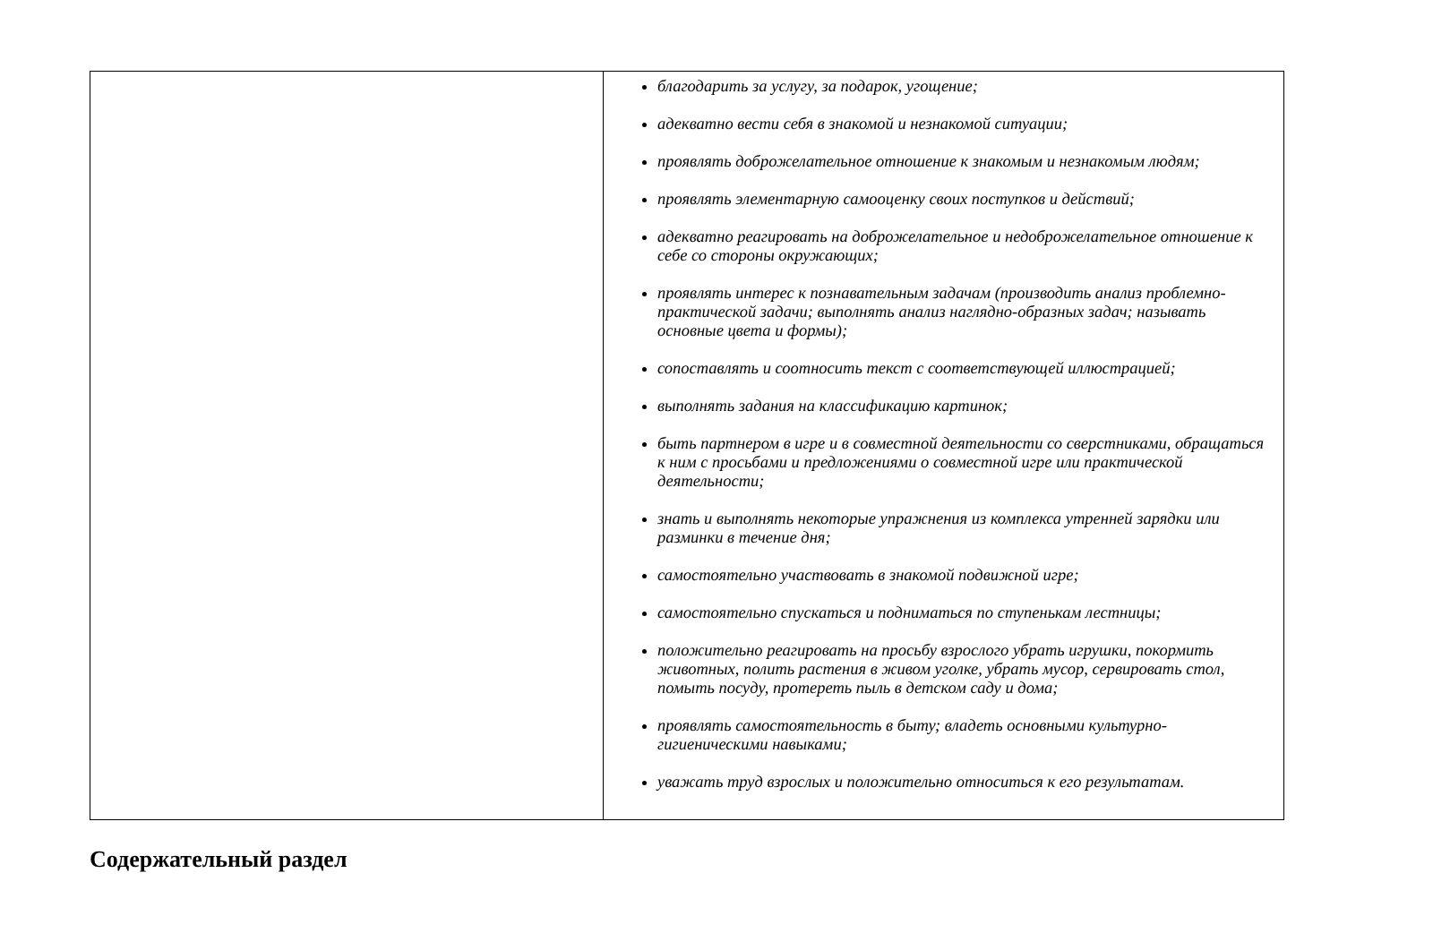| | благодарить за услугу, за подарок, угощение; адекватно вести себя в знакомой и незнакомой ситуации; проявлять доброжелательное отношение к знакомым и незнакомым людям; проявлять элементарную самооценку своих поступков и действий; адекватно реагировать на доброжелательное и недоброжелательное отношение к себе со стороны окружающих; проявлять интерес к познавательным задачам (производить анализ проблемно-практической задачи; выполнять анализ наглядно-образных задач; называть основные цвета и формы); сопоставлять и соотносить текст с соответствующей иллюстрацией; выполнять задания на классификацию картинок; быть партнером в игре и в совместной деятельности со сверстниками, обращаться к ним с просьбами и предложениями о совместной игре или практической деятельности; знать и выполнять некоторые упражнения из комплекса утренней зарядки или разминки в течение дня; самостоятельно участвовать в знакомой подвижной игре; самостоятельно спускаться и подниматься по ступенькам лестницы; положительно реагировать на просьбу взрослого убрать игрушки, покормить животных, полить растения в живом уголке, убрать мусор, сервировать стол, помыть посуду, протереть пыль в детском саду и дома; проявлять самостоятельность в быту; владеть основными культурно-гигиеническими навыками; уважать труд взрослых и положительно относиться к его результатам. |
Содержательный раздел